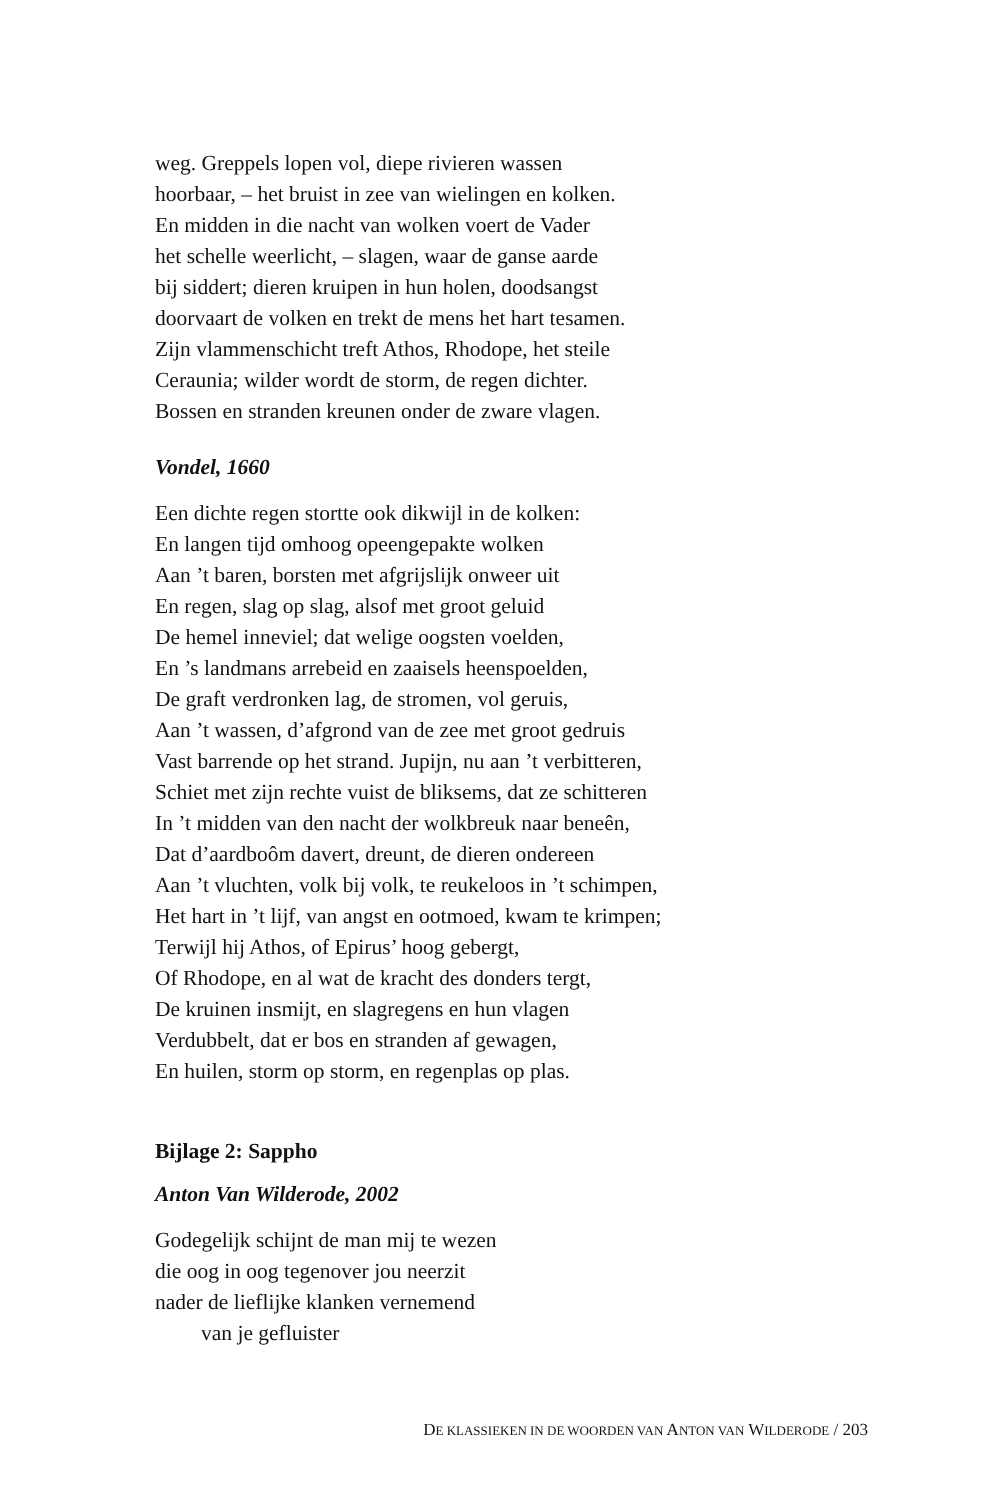weg. Greppels lopen vol, diepe rivieren wassen
hoorbaar, – het bruist in zee van wielingen en kolken.
En midden in die nacht van wolken voert de Vader
het schelle weerlicht, – slagen, waar de ganse aarde
bij siddert; dieren kruipen in hun holen, doodsangst
doorvaart de volken en trekt de mens het hart tesamen.
Zijn vlammenschicht treft Athos, Rhodope, het steile
Ceraunia; wilder wordt de storm, de regen dichter.
Bossen en stranden kreunen onder de zware vlagen.
Vondel, 1660
Een dichte regen stortte ook dikwijl in de kolken:
En langen tijd omhoog opeengepakte wolken
Aan ’t baren, borsten met afgrijslijk onweer uit
En regen, slag op slag, alsof met groot geluid
De hemel inneviel; dat welige oogsten voelden,
En ’s landmans arrebeid en zaaisels heenspoelden,
De graft verdronken lag, de stromen, vol geruis,
Aan ’t wassen, d’afgrond van de zee met groot gedruis
Vast barrende op het strand. Jupijn, nu aan ’t verbitteren,
Schiet met zijn rechte vuist de bliksems, dat ze schitteren
In ’t midden van den nacht der wolkbreuk naar beneên,
Dat d’aardboôm davert, dreunt, de dieren ondereen
Aan ’t vluchten, volk bij volk, te reukeloos in ’t schimpen,
Het hart in ’t lijf, van angst en ootmoed, kwam te krimpen;
Terwijl hij Athos, of Epirus’ hoog gebergt,
Of Rhodope, en al wat de kracht des donders tergt,
De kruinen insmijt, en slagregens en hun vlagen
Verdubbelt, dat er bos en stranden af gewagen,
En huilen, storm op storm, en regenplas op plas.
Bijlage 2: Sappho
Anton Van Wilderode, 2002
Godegelijk schijnt de man mij te wezen
die oog in oog tegenover jou neerzit
nader de lieflijke klanken vernemend
van je gefluister
DE KLASSIEKEN IN DE WOORDEN VAN ANTON VAN WILDERODE / 203